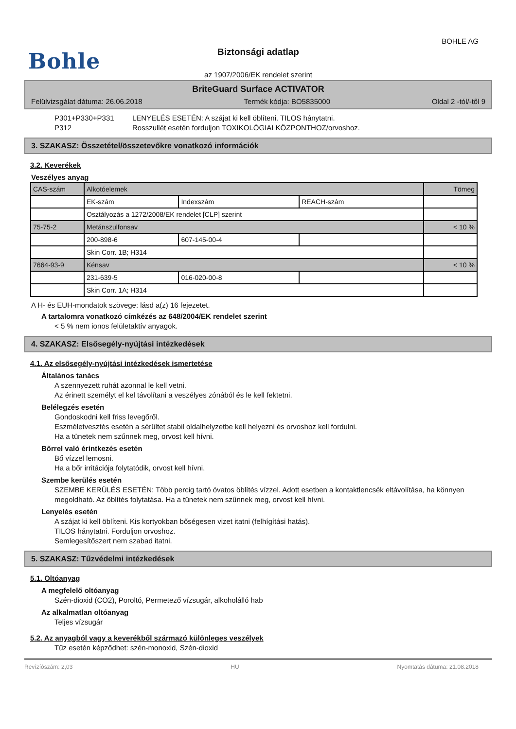BOHLE AG
Bohle
Biztonsági adatlap
az 1907/2006/EK rendelet szerint
BriteGuard Surface ACTIVATOR
Felülvizsgálat dátuma: 26.06.2018 Termék kódja: BO5835000 Oldal 2 -tól/-től 9
P301+P330+P331 LENYELÉS ESETÉN: A szájat ki kell öblíteni. TILOS hánytatni.
P312 Rosszullét esetén forduljon TOXIKOLÓGIAI KÖZPONTHOZ/orvoshoz.
3. SZAKASZ: Összetétel/összetevőkre vonatkozó információk
3.2. Keverékek
Veszélyes anyag
| CAS-szám | Alkotóelemek | | | Tömeg |
| | EK-szám | Indexszám | REACH-szám | |
| | Osztályozás a 1272/2008/EK rendelet [CLP] szerint | | | |
| 75-75-2 | Metánszulfonsav | | | < 10 % |
| | 200-898-6 | 607-145-00-4 | | |
| | Skin Corr. 1B; H314 | | | |
| 7664-93-9 | Kénsav | | | < 10 % |
| | 231-639-5 | 016-020-00-8 | | |
| | Skin Corr. 1A; H314 | | | |
A H- és EUH-mondatok szövege: lásd a(z) 16 fejezetet.
A tartalomra vonatkozó címkézés az 648/2004/EK rendelet szerint
< 5 % nem ionos felületaktív anyagok.
4. SZAKASZ: Elsősegély-nyújtási intézkedések
4.1. Az elsősegély-nyújtási intézkedések ismertetése
Általános tanács
A szennyezett ruhát azonnal le kell vetni.
Az érinett személyt el kel távolítani a veszélyes zónából és le kell fektetni.
Belélegzés esetén
Gondoskodni kell friss levegőről.
Eszméletvesztés esetén a sérültet stabil oldalhelyzetbe kell helyezni és orvoshoz kell fordulni.
Ha a tünetek nem szűnnek meg, orvost kell hívni.
Bőrrel való érintkezés esetén
Bő vízzel lemosni.
Ha a bőr irritációja folytatódik, orvost kell hívni.
Szembe kerülés esetén
SZEMBE KERÜLÉS ESETÉN: Több percig tartó óvatos öblítés vízzel. Adott esetben a kontaktlencsék eltávolítása, ha könnyen megoldható. Az öblítés folytatása. Ha a tünetek nem szűnnek meg, orvost kell hívni.
Lenyelés esetén
A szájat ki kell öblíteni. Kis kortyokban bőségesen vizet itatni (felhígítási hatás).
TILOS hánytatni. Forduljon orvoshoz.
Semlegesítőszert nem szabad itatni.
5. SZAKASZ: Tűzvédelmi intézkedések
5.1. Oltóanyag
A megfelelő oltóanyag
Szén-dioxid (CO2), Poroltó, Permetező vízsugár, alkoholálló hab
Az alkalmatlan oltóanyag
Teljes vízsugár
5.2. Az anyagból vagy a keverékből származó különleges veszélyek
Tűz esetén képződhet: szén-monoxid, Szén-dioxid
Revízíószám: 2,03 HU Nyomtatás dátuma: 21.08.2018